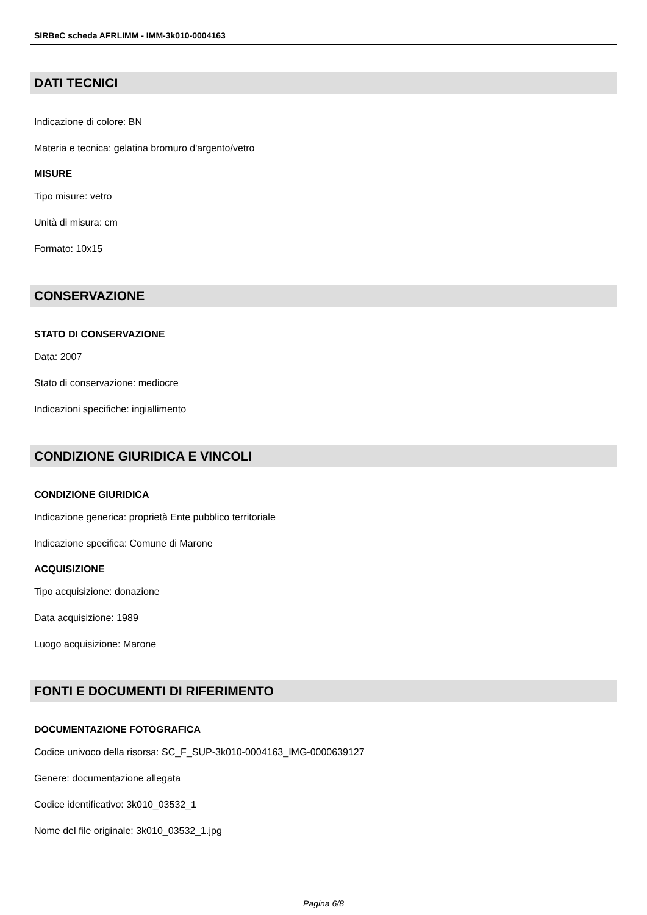SIRBeC scheda AFRLIMM - IMM-3k010-0004163
DATI TECNICI
Indicazione di colore: BN
Materia e tecnica: gelatina bromuro d'argento/vetro
MISURE
Tipo misure: vetro
Unità di misura: cm
Formato: 10x15
CONSERVAZIONE
STATO DI CONSERVAZIONE
Data: 2007
Stato di conservazione: mediocre
Indicazioni specifiche: ingiallimento
CONDIZIONE GIURIDICA E VINCOLI
CONDIZIONE GIURIDICA
Indicazione generica: proprietà Ente pubblico territoriale
Indicazione specifica: Comune di Marone
ACQUISIZIONE
Tipo acquisizione: donazione
Data acquisizione: 1989
Luogo acquisizione: Marone
FONTI E DOCUMENTI DI RIFERIMENTO
DOCUMENTAZIONE FOTOGRAFICA
Codice univoco della risorsa: SC_F_SUP-3k010-0004163_IMG-0000639127
Genere: documentazione allegata
Codice identificativo: 3k010_03532_1
Nome del file originale: 3k010_03532_1.jpg
Pagina 6/8